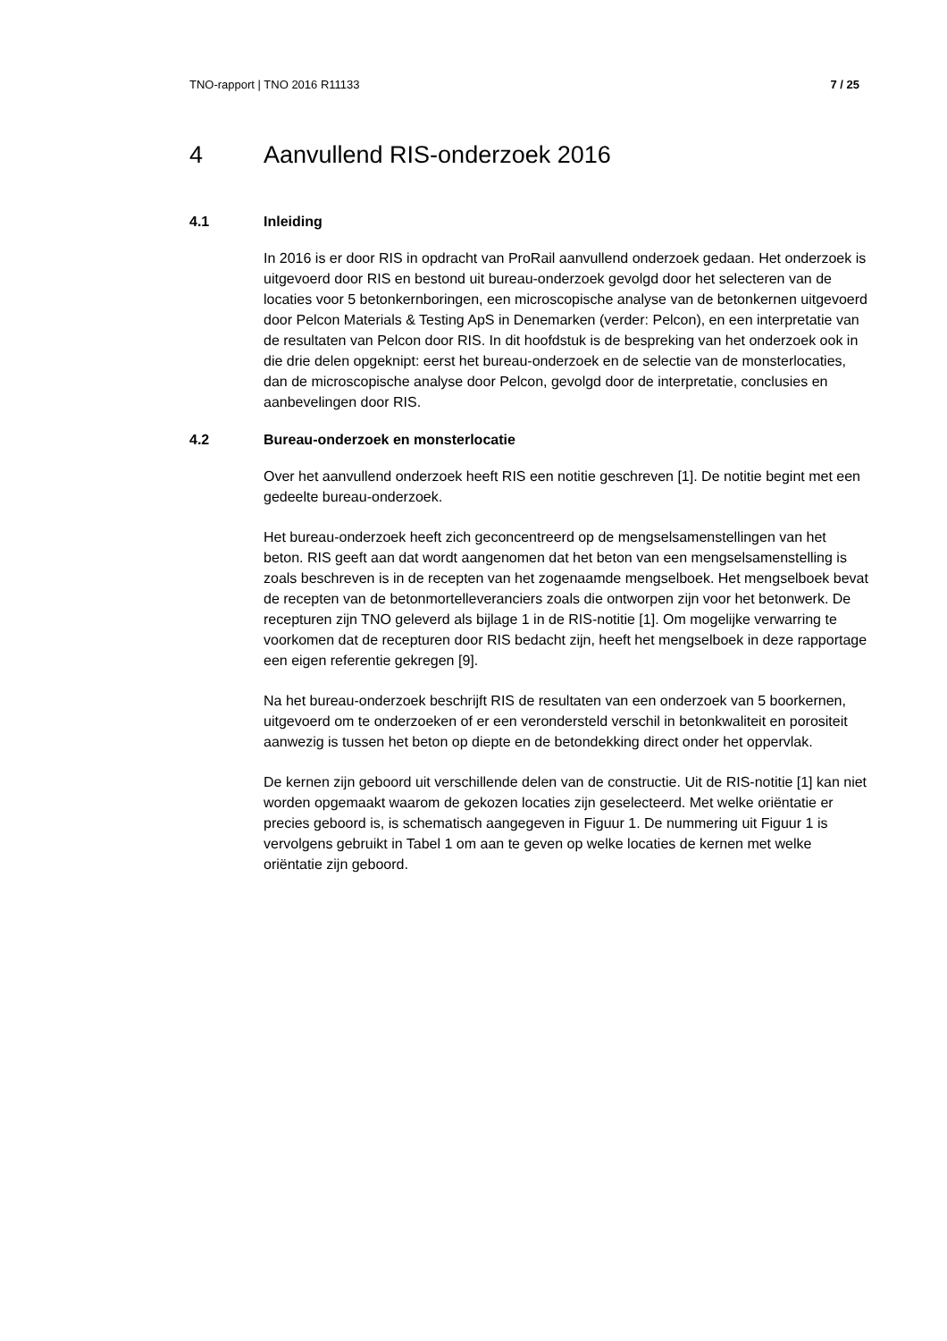TNO-rapport | TNO 2016 R11133 7 / 25
4 Aanvullend RIS-onderzoek 2016
4.1 Inleiding
In 2016 is er door RIS in opdracht van ProRail aanvullend onderzoek gedaan. Het onderzoek is uitgevoerd door RIS en bestond uit bureau-onderzoek gevolgd door het selecteren van de locaties voor 5 betonkernboringen, een microscopische analyse van de betonkernen uitgevoerd door Pelcon Materials & Testing ApS in Denemarken (verder: Pelcon), en een interpretatie van de resultaten van Pelcon door RIS. In dit hoofdstuk is de bespreking van het onderzoek ook in die drie delen opgeknipt: eerst het bureau-onderzoek en de selectie van de monsterlocaties, dan de microscopische analyse door Pelcon, gevolgd door de interpretatie, conclusies en aanbevelingen door RIS.
4.2 Bureau-onderzoek en monsterlocatie
Over het aanvullend onderzoek heeft RIS een notitie geschreven [1]. De notitie begint met een gedeelte bureau-onderzoek.
Het bureau-onderzoek heeft zich geconcentreerd op de mengselsamenstellingen van het beton. RIS geeft aan dat wordt aangenomen dat het beton van een mengselsamenstelling is zoals beschreven is in de recepten van het zogenaamde mengselboek. Het mengselboek bevat de recepten van de betonmortelleveranciers zoals die ontworpen zijn voor het betonwerk. De recepturen zijn TNO geleverd als bijlage 1 in de RIS-notitie [1]. Om mogelijke verwarring te voorkomen dat de recepturen door RIS bedacht zijn, heeft het mengselboek in deze rapportage een eigen referentie gekregen [9].
Na het bureau-onderzoek beschrijft RIS de resultaten van een onderzoek van 5 boorkernen, uitgevoerd om te onderzoeken of er een verondersteld verschil in betonkwaliteit en porositeit aanwezig is tussen het beton op diepte en de betondekking direct onder het oppervlak.
De kernen zijn geboord uit verschillende delen van de constructie. Uit de RIS-notitie [1] kan niet worden opgemaakt waarom de gekozen locaties zijn geselecteerd. Met welke oriëntatie er precies geboord is, is schematisch aangegeven in Figuur 1. De nummering uit Figuur 1 is vervolgens gebruikt in Tabel 1 om aan te geven op welke locaties de kernen met welke oriëntatie zijn geboord.